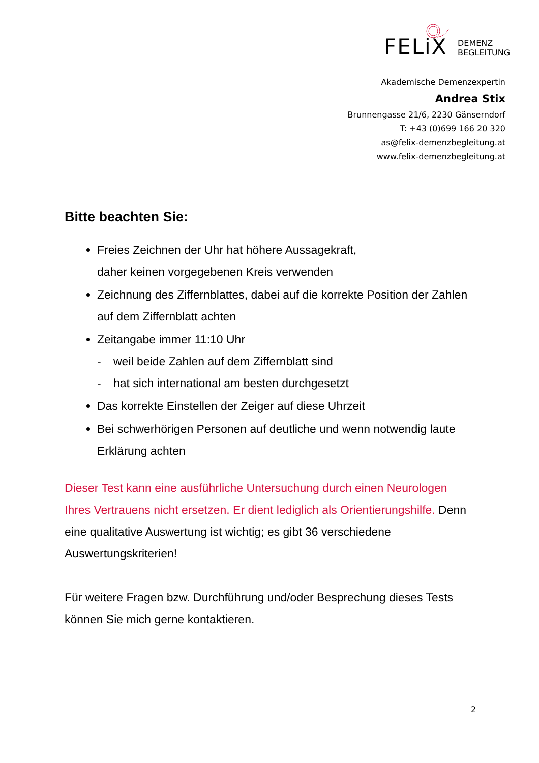FELiX
DEMENZ
BEGLEITUNG
Akademische Demenzexpertin
Andrea Stix
Brunnengasse 21/6, 2230 Gänserndorf
T: +43 (0)699 166 20 320
as@felix-demenzbegleitung.at
www.felix-demenzbegleitung.at
Bitte beachten Sie:
Freies Zeichnen der Uhr hat höhere Aussagekraft,
daher keinen vorgegebenen Kreis verwenden
Zeichnung des Ziffernblattes, dabei auf die korrekte Position der Zahlen auf dem Ziffernblatt achten
Zeitangabe immer 11:10 Uhr
- weil beide Zahlen auf dem Ziffernblatt sind
- hat sich international am besten durchgesetzt
Das korrekte Einstellen der Zeiger auf diese Uhrzeit
Bei schwerhörigen Personen auf deutliche und wenn notwendig laute Erklärung achten
Dieser Test kann eine ausführliche Untersuchung durch einen Neurologen Ihres Vertrauens nicht ersetzen. Er dient lediglich als Orientierungshilfe. Denn eine qualitative Auswertung ist wichtig; es gibt 36 verschiedene Auswertungskriterien!
Für weitere Fragen bzw. Durchführung und/oder Besprechung dieses Tests können Sie mich gerne kontaktieren.
2